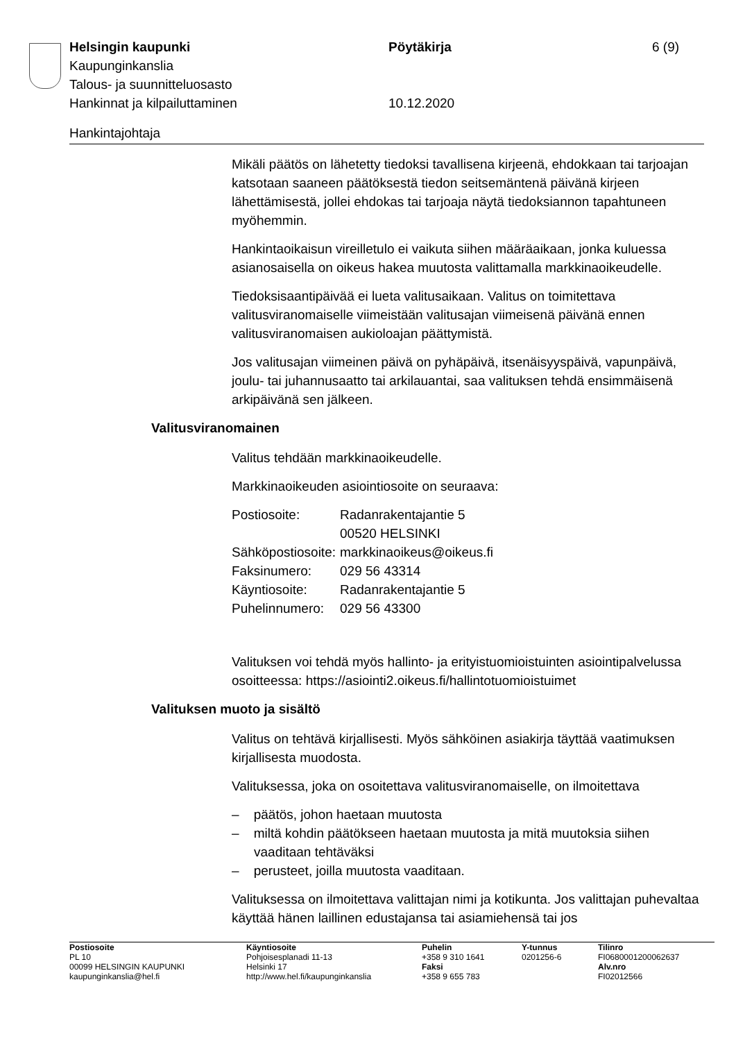| Helsingin kaupunki | Pöytäkirja | 6 (9) |
| Kaupunginkanslia | | |
| Talous- ja suunnitteluosasto | | |
| Hankinnat ja kilpailuttaminen | 10.12.2020 | |
Hankintajohtaja
Mikäli päätös on lähetetty tiedoksi tavallisena kirjeenä, ehdokkaan tai tarjoajan katsotaan saaneen päätöksestä tiedon seitsemäntenä päivänä kirjeen lähettämisestä, jollei ehdokas tai tarjoaja näytä tiedoksiannon tapahtuneen myöhemmin.
Hankintaoikaisun vireilletulo ei vaikuta siihen määräaikaan, jonka kuluessa asianosaisella on oikeus hakea muutosta valittamalla markkinaoikeudelle.
Tiedoksisaantipäivää ei lueta valitusaikaan. Valitus on toimitettava valitusviranomaiselle viimeistään valitusajan viimeisenä päivänä ennen valitusviranomaisen aukioloajan päättymistä.
Jos valitusajan viimeinen päivä on pyhäpäivä, itsenäisyyspäivä, vapunpäivä, joulu- tai juhannusaatto tai arkilauantai, saa valituksen tehdä ensimmäisenä arkipäivänä sen jälkeen.
Valitusviranomainen
Valitus tehdään markkinaoikeudelle.
Markkinaoikeuden asiointiosoite on seuraava:
| Postiosoite: | Radanrakentajantie 5 00520 HELSINKI |
| Sähköpostiosoite: | markkinaoikeus@oikeus.fi |
| Faksinumero: | 029 56 43314 |
| Käyntiosoite: | Radanrakentajantie 5 |
| Puhelinnumero: | 029 56 43300 |
Valituksen voi tehdä myös hallinto- ja erityistuomioistuinten asiointipalvelussa osoitteessa: https://asiointi2.oikeus.fi/hallintotuomioistuimet
Valituksen muoto ja sisältö
Valitus on tehtävä kirjallisesti. Myös sähköinen asiakirja täyttää vaatimuksen kirjallisesta muodosta.
Valituksessa, joka on osoitettava valitusviranomaiselle, on ilmoitettava
– päätös, johon haetaan muutosta
– miltä kohdin päätökseen haetaan muutosta ja mitä muutoksia siihen vaaditaan tehtäväksi
– perusteet, joilla muutosta vaaditaan.
Valituksessa on ilmoitettava valittajan nimi ja kotikunta. Jos valittajan puhevaltaa käyttää hänen laillinen edustajansa tai asiamiehensä tai jos
| Postiosoite PL 10 00099 HELSINGIN KAUPUNKI kaupunginkanslia@hel.fi | Käyntiosoite Pohjoisesplanadi 11-13 Helsinki 17 http://www.hel.fi/kaupunginkanslia | Puhelin +358 9 310 1641 Faksi +358 9 655 783 | Y-tunnus 0201256-6 | Tilinro FI0680001200062637 Alv.nro FI02012566 |